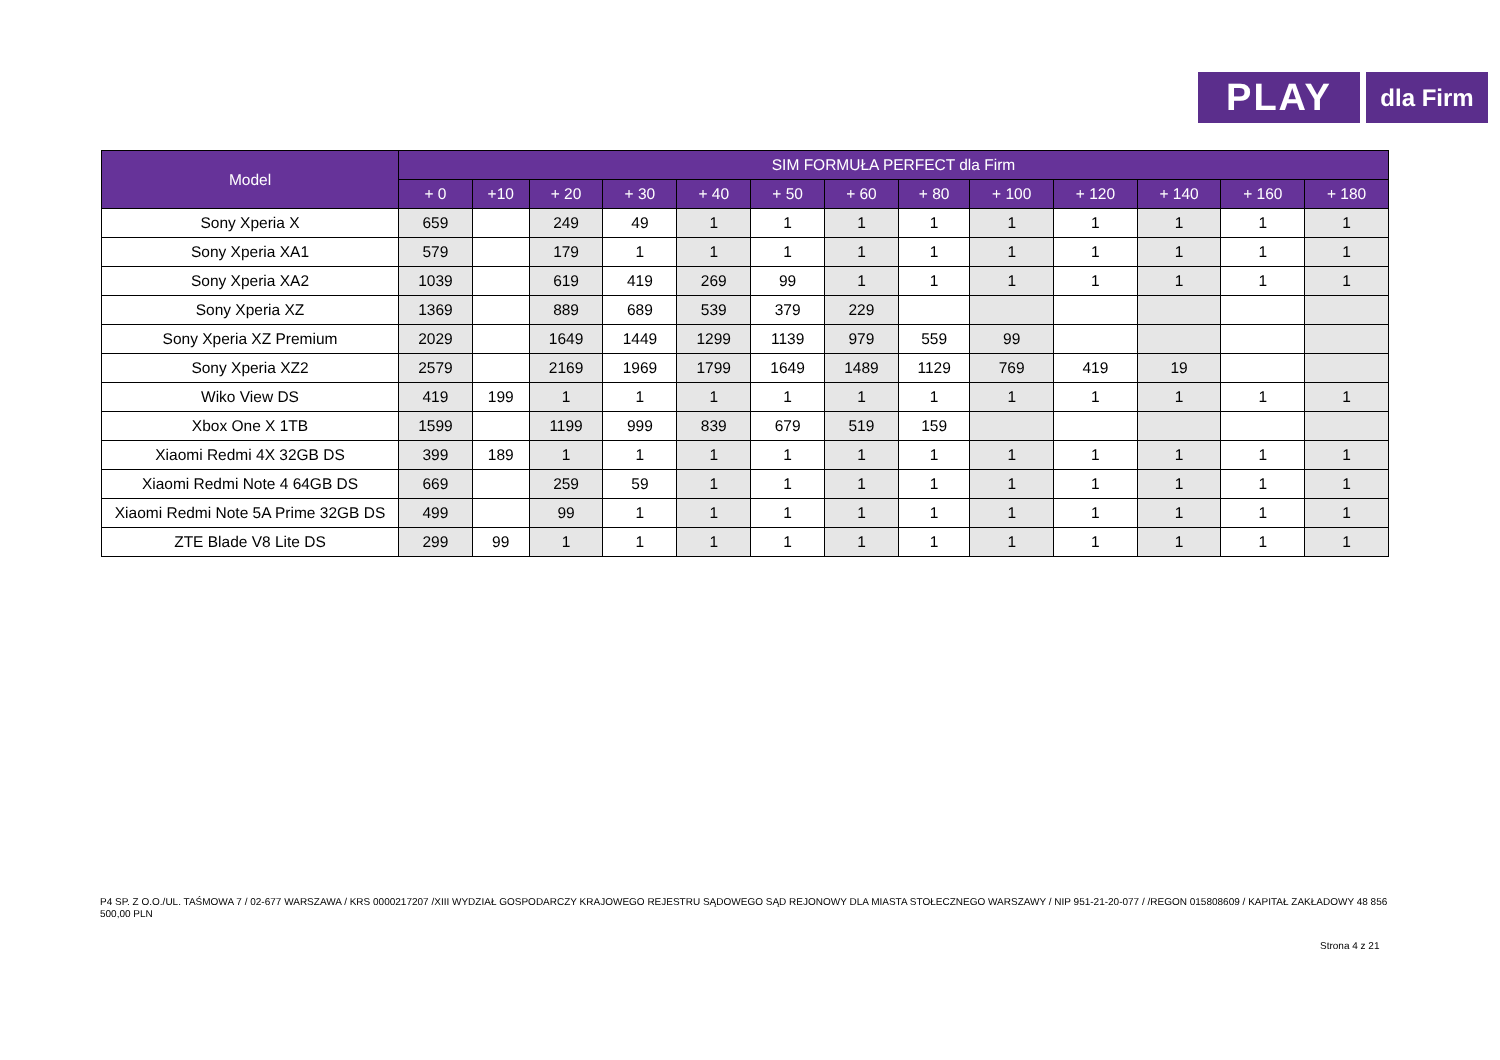PLAY
dla Firm
| Model | SIM FORMUŁA PERFECT dla Firm | | | | | | | | | | | | |
| --- | --- | --- | --- | --- | --- | --- | --- | --- | --- | --- | --- | --- | --- |
| | + 0 | +10 | + 20 | + 30 | + 40 | + 50 | + 60 | + 80 | + 100 | + 120 | + 140 | + 160 | + 180 |
| Sony Xperia X | 659 | | 249 | 49 | 1 | 1 | 1 | 1 | 1 | 1 | 1 | 1 | 1 |
| Sony Xperia XA1 | 579 | | 179 | 1 | 1 | 1 | 1 | 1 | 1 | 1 | 1 | 1 | 1 |
| Sony Xperia XA2 | 1039 | | 619 | 419 | 269 | 99 | 1 | 1 | 1 | 1 | 1 | 1 | 1 |
| Sony Xperia XZ | 1369 | | 889 | 689 | 539 | 379 | 229 | | | | | | |
| Sony Xperia XZ Premium | 2029 | | 1649 | 1449 | 1299 | 1139 | 979 | 559 | 99 | | | | |
| Sony Xperia XZ2 | 2579 | | 2169 | 1969 | 1799 | 1649 | 1489 | 1129 | 769 | 419 | 19 | | |
| Wiko View DS | 419 | 199 | 1 | 1 | 1 | 1 | 1 | 1 | 1 | 1 | 1 | 1 | 1 |
| Xbox One X 1TB | 1599 | | 1199 | 999 | 839 | 679 | 519 | 159 | | | | | |
| Xiaomi Redmi 4X 32GB DS | 399 | 189 | 1 | 1 | 1 | 1 | 1 | 1 | 1 | 1 | 1 | 1 | 1 |
| Xiaomi Redmi Note 4 64GB DS | 669 | | 259 | 59 | 1 | 1 | 1 | 1 | 1 | 1 | 1 | 1 | 1 |
| Xiaomi Redmi Note 5A Prime 32GB DS | 499 | | 99 | 1 | 1 | 1 | 1 | 1 | 1 | 1 | 1 | 1 | 1 |
| ZTE Blade V8 Lite DS | 299 | 99 | 1 | 1 | 1 | 1 | 1 | 1 | 1 | 1 | 1 | 1 | 1 |
P4 SP. Z O.O./UL. TAŚMOWA 7 / 02-677 WARSZAWA / KRS 0000217207 /XIII WYDZIAŁ GOSPODARCZY KRAJOWEGO REJESTRU SĄDOWEGO SĄD REJONOWY DLA MIASTA STOŁECZNEGO WARSZAWY / NIP 951-21-20-077 / /REGON 015808609 / KAPITAŁ ZAKŁADOWY 48 856 500,00 PLN
Strona 4 z 21